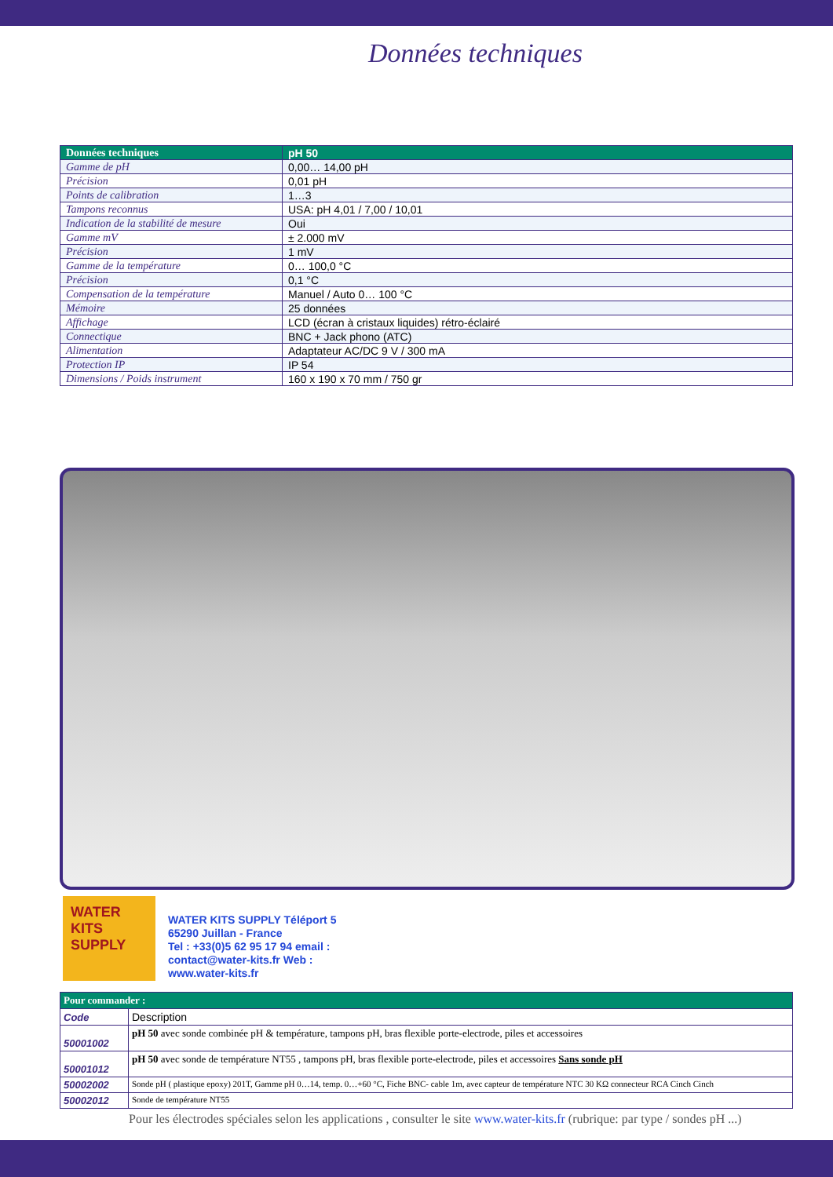Données techniques
| Données techniques | pH 50 |
| --- | --- |
| Gamme de pH | 0,00… 14,00 pH |
| Précision | 0,01 pH |
| Points de calibration | 1…3 |
| Tampons reconnus | USA: pH 4,01 / 7,00 / 10,01 |
| Indication de la stabilité de mesure | Oui |
| Gamme mV | ± 2.000 mV |
| Précision | 1 mV |
| Gamme de la température | 0… 100,0 °C |
| Précision | 0,1 °C |
| Compensation de la température | Manuel / Auto 0… 100 °C |
| Mémoire | 25 données |
| Affichage | LCD (écran à cristaux liquides) rétro-éclairé |
| Connectique | BNC + Jack phono (ATC) |
| Alimentation | Adaptateur AC/DC 9 V / 300 mA |
| Protection IP | IP 54 |
| Dimensions / Poids instrument | 160 x 190 x 70 mm / 750 gr |
WATER
KITS
SUPPLY
WATER KITS SUPPLY Téléport 5
65290 Juillan - France
Tel : +33(0)5 62 95 17 94 email :
contact@water-kits.fr Web :
www.water-kits.fr
| Pour commander : | |
| --- | --- |
| Code | Description |
| 50001002 | pH 50 avec sonde combinée pH & température, tampons pH, bras flexible porte-electrode, piles et accessoires |
| 50001012 | pH 50 avec sonde de température NT55 , tampons pH, bras flexible porte-electrode, piles et accessoires Sans sonde pH |
| 50002002 | Sonde pH ( plastique epoxy) 201T, Gamme pH 0…14, temp. 0…+60 °C, Fiche BNC- cable 1m, avec capteur de température NTC 30 KΩ connecteur RCA Cinch Cinch |
| 50002012 | Sonde de température NT55 |
Pour les électrodes spéciales selon les applications , consulter le site www.water-kits.fr (rubrique: par type / sondes pH ...)